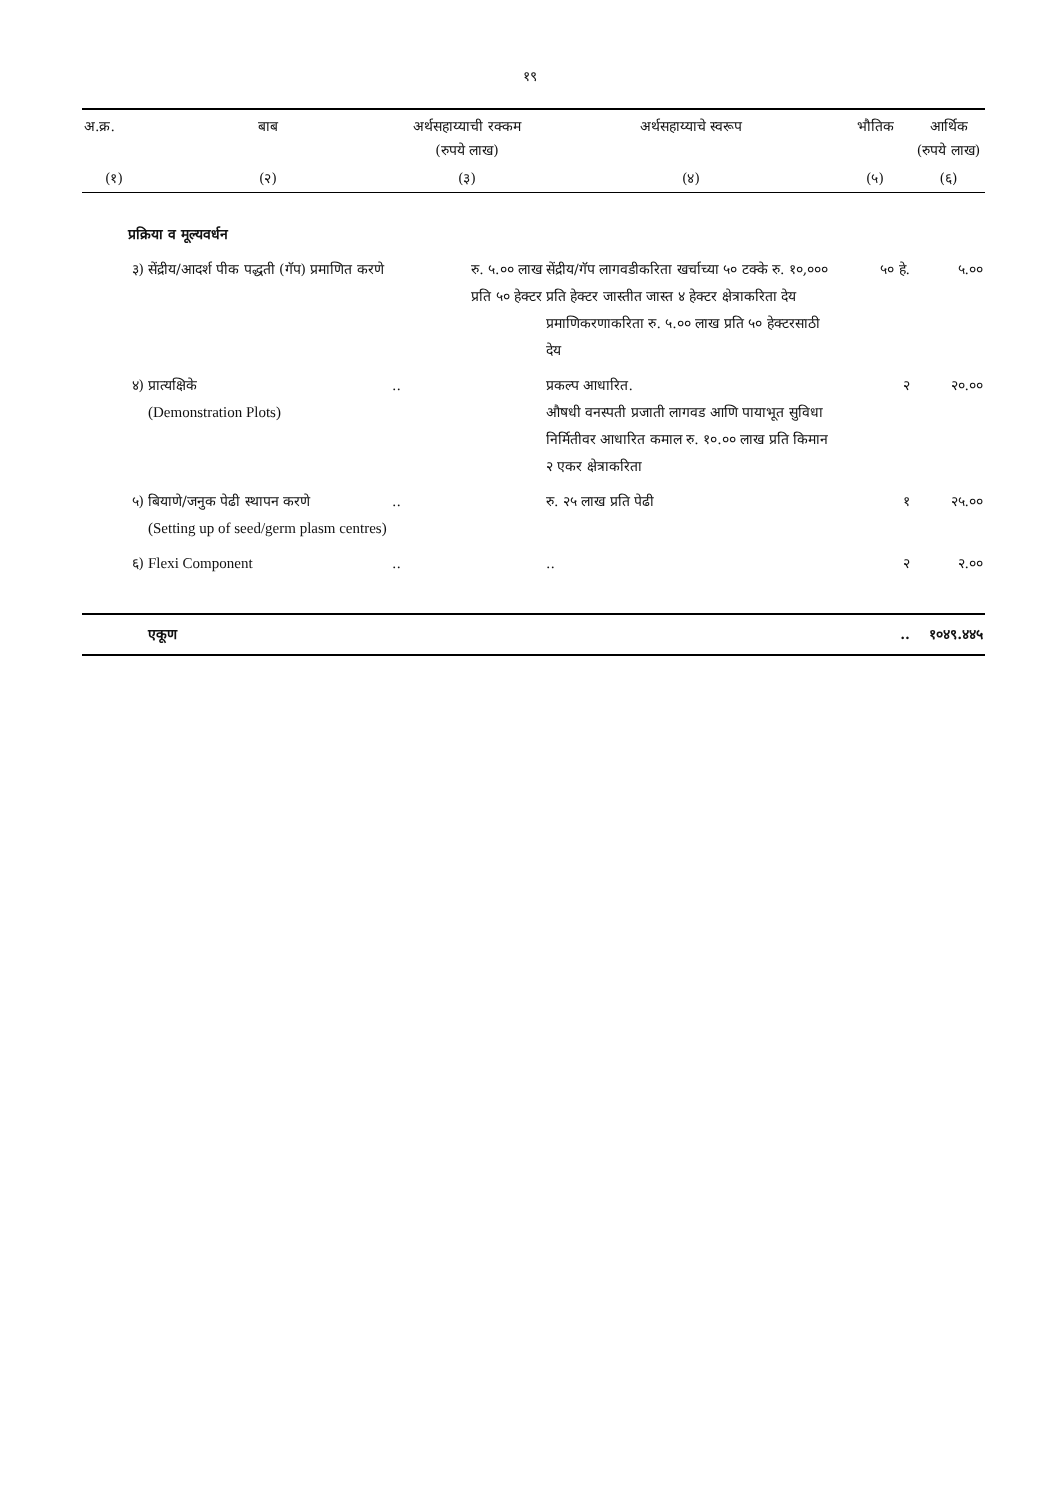१९
| अ.क्र. | बाब | अर्थसहाय्याची रक्कम (रुपये लाख) | अर्थसहाय्याचे स्वरूप | भौतिक | आर्थिक (रुपये लाख) |
| --- | --- | --- | --- | --- | --- |
| (१) | (२) | (३) | (४) | (५) | (६) |
| | प्रक्रिया व मूल्यवर्धन | | | | |
| ३) | सेंद्रीय/आदर्श पीक पद्धती (गॅप) प्रमाणित करणे | रु. ५.०० लाख प्रति ५० हेक्टर | सेंद्रीय/गॅप लागवडीकरिता खर्चाच्या ५० टक्के रु. १०,००० प्रति हेक्टर जास्तीत जास्त ४ हेक्टर क्षेत्राकरिता देय प्रमाणिकरणाकरिता रु. ५.०० लाख प्रति ५० हेक्टरसाठी देय | ५० हे. | ५.०० |
| ४) | प्रात्यक्षिके (Demonstration Plots) | .. | प्रकल्प आधारित. औषधी वनस्पती प्रजाती लागवड आणि पायाभूत सुविधा निर्मितीवर आधारित कमाल रु. १०.०० लाख प्रति किमान २ एकर क्षेत्राकरिता | २ | २०.०० |
| ५) | बियाणे/जनुक पेढी स्थापन करणे (Setting up of seed/germ plasm centres) | .. | रु. २५ लाख प्रति पेढी | १ | २५.०० |
| ६) | Flexi Component | .. | .. | २ | २.०० |
| | एकूण | | | .. | १०४९.४४५ |